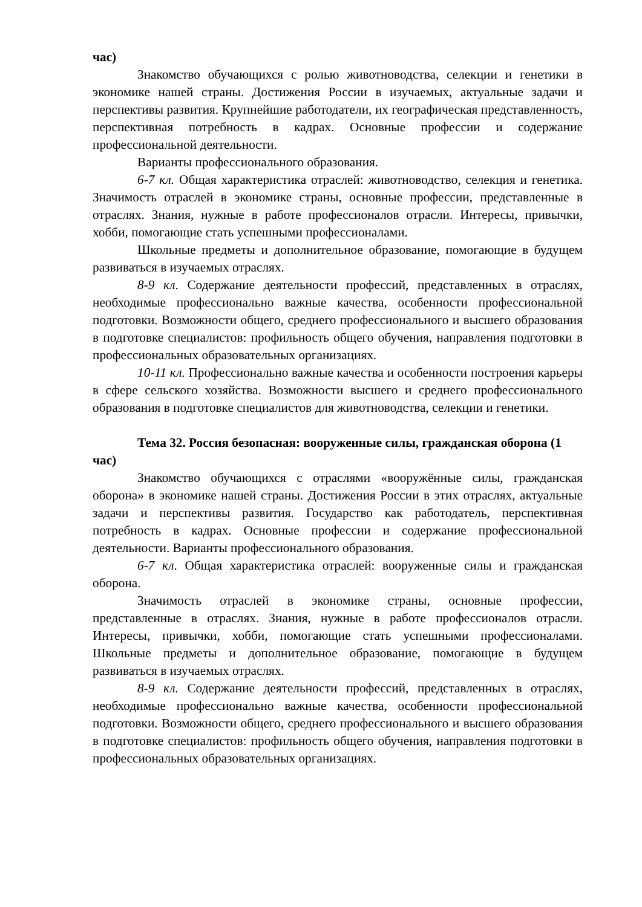час)
Знакомство обучающихся с ролью животноводства, селекции и генетики в экономике нашей страны. Достижения России в изучаемых, актуальные задачи и перспективы развития. Крупнейшие работодатели, их географическая представленность, перспективная потребность в кадрах. Основные профессии и содержание профессиональной деятельности.
Варианты профессионального образования.
6-7 кл. Общая характеристика отраслей: животноводство, селекция и генетика. Значимость отраслей в экономике страны, основные профессии, представленные в отраслях. Знания, нужные в работе профессионалов отрасли. Интересы, привычки, хобби, помогающие стать успешными профессионалами.
Школьные предметы и дополнительное образование, помогающие в будущем развиваться в изучаемых отраслях.
8-9 кл. Содержание деятельности профессий, представленных в отраслях, необходимые профессионально важные качества, особенности профессиональной подготовки. Возможности общего, среднего профессионального и высшего образования в подготовке специалистов: профильность общего обучения, направления подготовки в профессиональных образовательных организациях.
10-11 кл. Профессионально важные качества и особенности построения карьеры в сфере сельского хозяйства. Возможности высшего и среднего профессионального образования в подготовке специалистов для животноводства, селекции и генетики.
Тема 32. Россия безопасная: вооруженные силы, гражданская оборона (1 час)
Знакомство обучающихся с отраслями «вооружённые силы, гражданская оборона» в экономике нашей страны. Достижения России в этих отраслях, актуальные задачи и перспективы развития. Государство как работодатель, перспективная потребность в кадрах. Основные профессии и содержание профессиональной деятельности. Варианты профессионального образования.
6-7 кл. Общая характеристика отраслей: вооруженные силы и гражданская оборона.
Значимость отраслей в экономике страны, основные профессии, представленные в отраслях. Знания, нужные в работе профессионалов отрасли. Интересы, привычки, хобби, помогающие стать успешными профессионалами. Школьные предметы и дополнительное образование, помогающие в будущем развиваться в изучаемых отраслях.
8-9 кл. Содержание деятельности профессий, представленных в отраслях, необходимые профессионально важные качества, особенности профессиональной подготовки. Возможности общего, среднего профессионального и высшего образования в подготовке специалистов: профильность общего обучения, направления подготовки в профессиональных образовательных организациях.